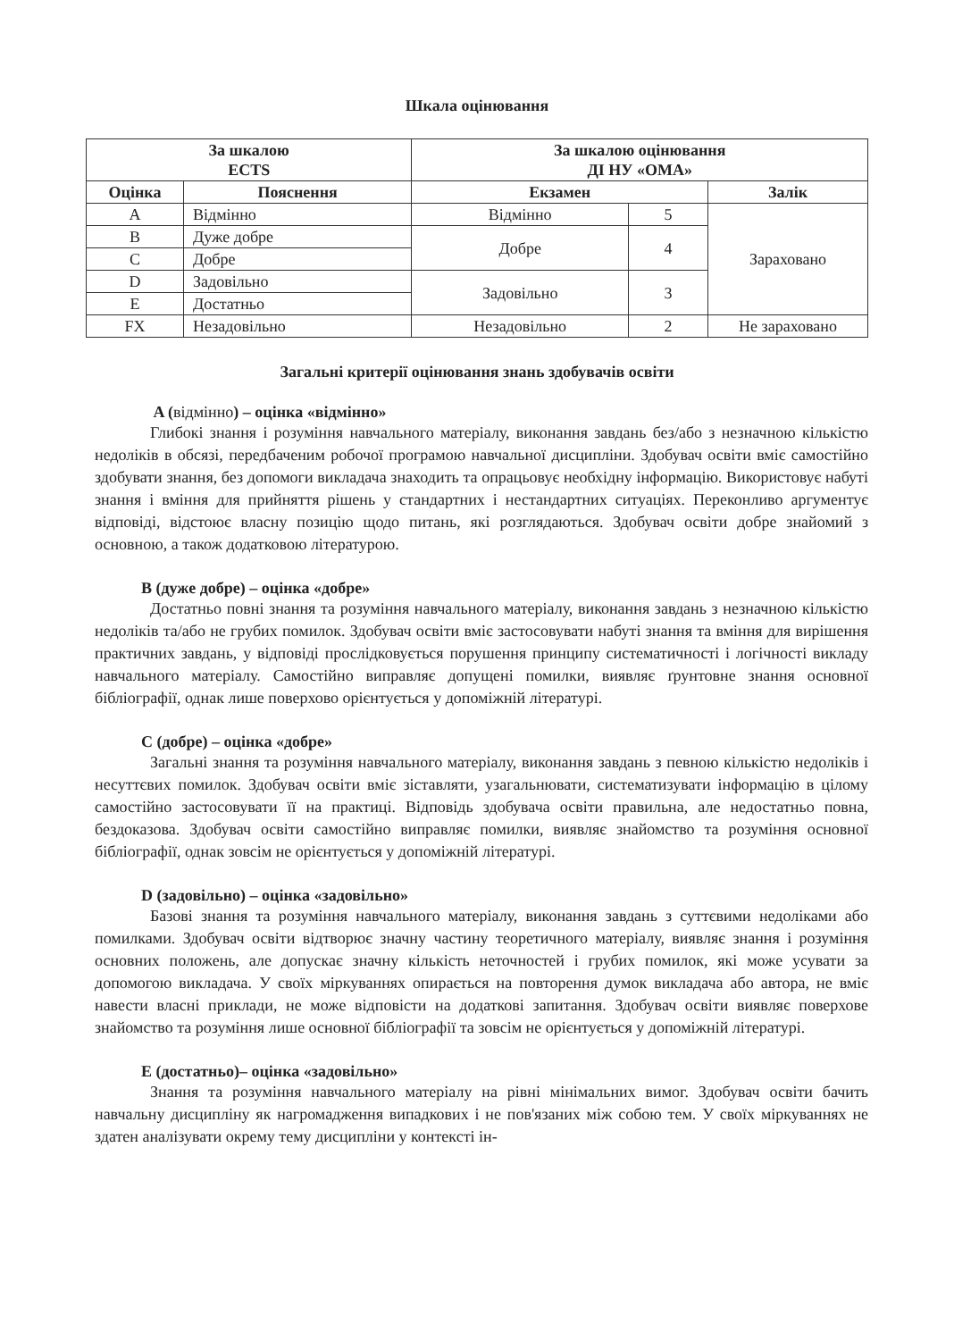Шкала оцінювання
| За шкалою ECTS | | За шкалою оцінювання ДІ НУ «ОМА» | | |
| --- | --- | --- | --- | --- |
| Оцінка | Пояснення | Екзамен | | Залік |
| A | Відмінно | Відмінно | 5 | Зараховано |
| B | Дуже добре | Добре | 4 | |
| C | Добре | | | |
| D | Задовільно | Задовільно | 3 | |
| E | Достатньо | | | |
| FX | Незадовільно | Незадовільно | 2 | Не зараховано |
Загальні критерії оцінювання знань здобувачів освіти
A (відмінно) – оцінка «відмінно»
Глибокі знання і розуміння навчального матеріалу, виконання завдань без/або з незначною кількістю недоліків в обсязі, передбаченим робочої програмою навчальної дисципліни. Здобувач освіти вміє самостійно здобувати знання, без допомоги викладача знаходить та опрацьовує необхідну інформацію. Використовує набуті знання і вміння для прийняття рішень у стандартних і нестандартних ситуаціях. Переконливо аргументує відповіді, відстоює власну позицію щодо питань, які розглядаються. Здобувач освіти добре знайомий з основною, а також додатковою літературою.
B (дуже добре) – оцінка «добре»
Достатньо повні знання та розуміння навчального матеріалу, виконання завдань з незначною кількістю недоліків та/або не грубих помилок. Здобувач освіти вміє застосовувати набуті знання та вміння для вирішення практичних завдань, у відповіді прослідковується порушення принципу систематичності і логічності викладу навчального матеріалу. Самостійно виправляє допущені помилки, виявляє ґрунтовне знання основної бібліографії, однак лише поверхово орієнтується у допоміжній літературі.
C (добре) – оцінка «добре»
Загальні знання та розуміння навчального матеріалу, виконання завдань з певною кількістю недоліків і несуттєвих помилок. Здобувач освіти вміє зіставляти, узагальнювати, систематизувати інформацію в цілому самостійно застосовувати її на практиці. Відповідь здобувача освіти правильна, але недостатньо повна, бездоказова. Здобувач освіти самостійно виправляє помилки, виявляє знайомство та розуміння основної бібліографії, однак зовсім не орієнтується у допоміжній літературі.
D (задовільно) – оцінка «задовільно»
Базові знання та розуміння навчального матеріалу, виконання завдань з суттєвими недоліками або помилками. Здобувач освіти відтворює значну частину теоретичного матеріалу, виявляє знання і розуміння основних положень, але допускає значну кількість неточностей і грубих помилок, які може усувати за допомогою викладача. У своїх міркуваннях опирається на повторення думок викладача або автора, не вміє навести власні приклади, не може відповісти на додаткові запитання. Здобувач освіти виявляє поверхове знайомство та розуміння лише основної бібліографії та зовсім не орієнтується у допоміжній літературі.
E (достатньо)– оцінка «задовільно»
Знання та розуміння навчального матеріалу на рівні мінімальних вимог. Здобувач освіти бачить навчальну дисципліну як нагромадження випадкових і не пов'язаних між собою тем. У своїх міркуваннях не здатен аналізувати окрему тему дисципліни у контексті ін-